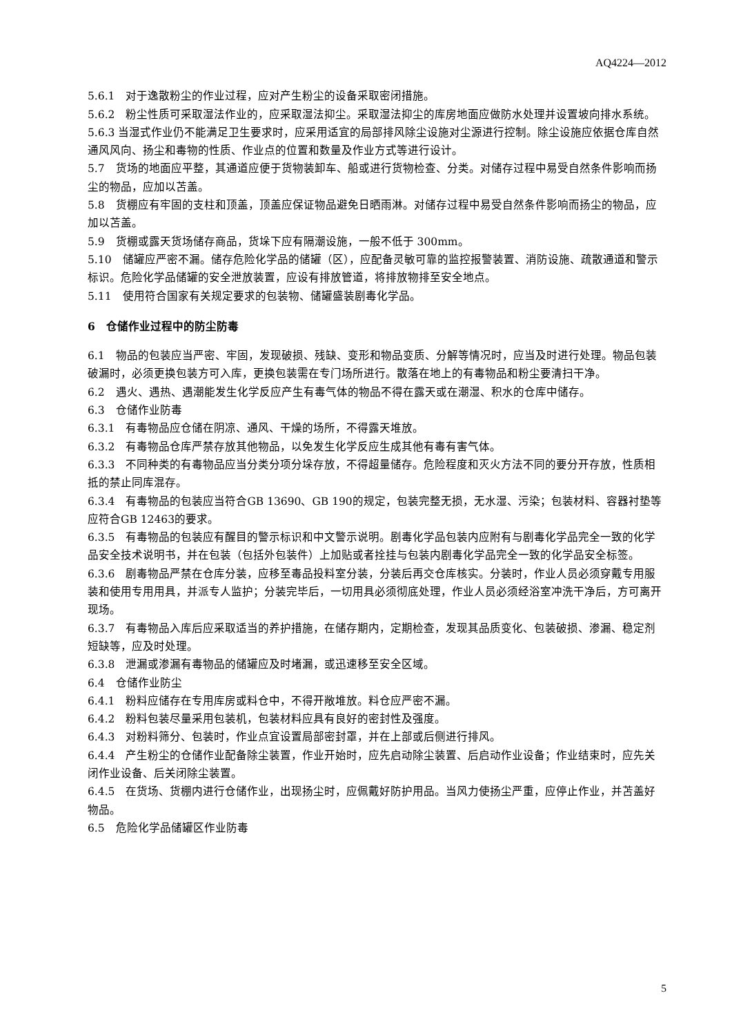AQ4224—2012
5.6.1　对于逸散粉尘的作业过程，应对产生粉尘的设备采取密闭措施。
5.6.2　粉尘性质可采取湿法作业的，应采取湿法抑尘。采取湿法抑尘的库房地面应做防水处理并设置坡向排水系统。
5.6.3 当湿式作业仍不能满足卫生要求时，应采用适宜的局部排风除尘设施对尘源进行控制。除尘设施应依据仓库自然通风风向、扬尘和毒物的性质、作业点的位置和数量及作业方式等进行设计。
5.7　货场的地面应平整，其通道应便于货物装卸车、船或进行货物检查、分类。对储存过程中易受自然条件影响而扬尘的物品，应加以苫盖。
5.8　货棚应有牢固的支柱和顶盖，顶盖应保证物品避免日晒雨淋。对储存过程中易受自然条件影响而扬尘的物品，应加以苫盖。
5.9　货棚或露天货场储存商品，货垛下应有隔潮设施，一般不低于 300mm。
5.10　储罐应严密不漏。储存危险化学品的储罐（区），应配备灵敏可靠的监控报警装置、消防设施、疏散通道和警示标识。危险化学品储罐的安全泄放装置，应设有排放管道，将排放物排至安全地点。
5.11　使用符合国家有关规定要求的包装物、储罐盛装剧毒化学品。
6　仓储作业过程中的防尘防毒
6.1　物品的包装应当严密、牢固，发现破损、残缺、变形和物品变质、分解等情况时，应当及时进行处理。物品包装破漏时，必须更换包装方可入库，更换包装需在专门场所进行。散落在地上的有毒物品和粉尘要清扫干净。
6.2　遇火、遇热、遇潮能发生化学反应产生有毒气体的物品不得在露天或在潮湿、积水的仓库中储存。
6.3　仓储作业防毒
6.3.1　有毒物品应仓储在阴凉、通风、干燥的场所，不得露天堆放。
6.3.2　有毒物品仓库严禁存放其他物品，以免发生化学反应生成其他有毒有害气体。
6.3.3　不同种类的有毒物品应当分类分项分垛存放，不得超量储存。危险程度和灭火方法不同的要分开存放，性质相抵的禁止同库混存。
6.3.4　有毒物品的包装应当符合GB 13690、GB 190的规定，包装完整无损，无水湿、污染；包装材料、容器衬垫等应符合GB 12463的要求。
6.3.5　有毒物品的包装应有醒目的警示标识和中文警示说明。剧毒化学品包装内应附有与剧毒化学品完全一致的化学品安全技术说明书，并在包装（包括外包装件）上加贴或者拴挂与包装内剧毒化学品完全一致的化学品安全标签。
6.3.6　剧毒物品严禁在仓库分装，应移至毒品投料室分装，分装后再交仓库核实。分装时，作业人员必须穿戴专用服装和使用专用用具，并派专人监护；分装完毕后，一切用具必须彻底处理，作业人员必须经浴室冲洗干净后，方可离开现场。
6.3.7　有毒物品入库后应采取适当的养护措施，在储存期内，定期检查，发现其品质变化、包装破损、渗漏、稳定剂短缺等，应及时处理。
6.3.8　泄漏或渗漏有毒物品的储罐应及时堵漏，或迅速移至安全区域。
6.4　仓储作业防尘
6.4.1　粉料应储存在专用库房或料仓中，不得开敞堆放。料仓应严密不漏。
6.4.2　粉料包装尽量采用包装机，包装材料应具有良好的密封性及强度。
6.4.3　对粉料筛分、包装时，作业点宜设置局部密封罩，并在上部或后侧进行排风。
6.4.4　产生粉尘的仓储作业配备除尘装置，作业开始时，应先启动除尘装置、后启动作业设备；作业结束时，应先关闭作业设备、后关闭除尘装置。
6.4.5　在货场、货棚内进行仓储作业，出现扬尘时，应佩戴好防护用品。当风力使扬尘严重，应停止作业，并苫盖好物品。
6.5　危险化学品储罐区作业防毒
5